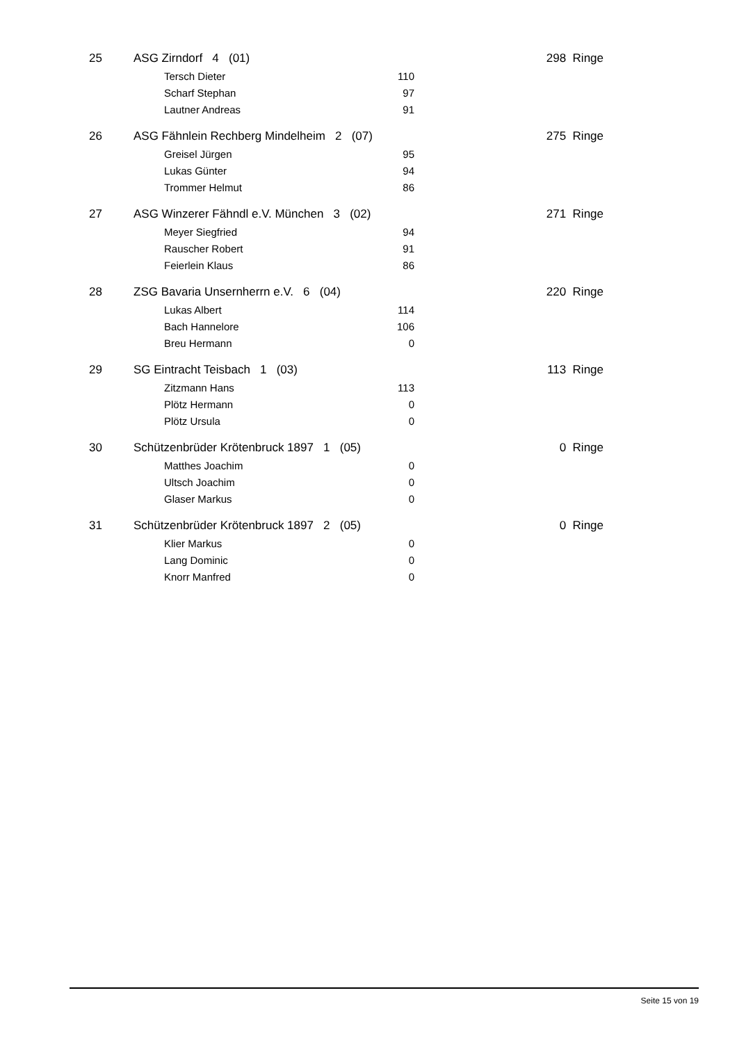| 25 | ASG Zirndorf 4 (01) | | 298 Ringe |
| | Tersch Dieter | 110 | |
| | Scharf Stephan | 97 | |
| | Lautner Andreas | 91 | |
| 26 | ASG Fähnlein Rechberg Mindelheim 2 (07) | | 275 Ringe |
| | Greisel Jürgen | 95 | |
| | Lukas Günter | 94 | |
| | Trommer Helmut | 86 | |
| 27 | ASG Winzerer Fähndl e.V. München 3 (02) | | 271 Ringe |
| | Meyer Siegfried | 94 | |
| | Rauscher Robert | 91 | |
| | Feierlein Klaus | 86 | |
| 28 | ZSG Bavaria Unsernherrn e.V. 6 (04) | | 220 Ringe |
| | Lukas Albert | 114 | |
| | Bach Hannelore | 106 | |
| | Breu Hermann | 0 | |
| 29 | SG Eintracht Teisbach 1 (03) | | 113 Ringe |
| | Zitzmann Hans | 113 | |
| | Plötz Hermann | 0 | |
| | Plötz Ursula | 0 | |
| 30 | Schützenbrüder Krötenbruck 1897 1 (05) | | 0 Ringe |
| | Matthes Joachim | 0 | |
| | Ultsch Joachim | 0 | |
| | Glaser Markus | 0 | |
| 31 | Schützenbrüder Krötenbruck 1897 2 (05) | | 0 Ringe |
| | Klier Markus | 0 | |
| | Lang Dominic | 0 | |
| | Knorr Manfred | 0 | |
Seite 15 von 19